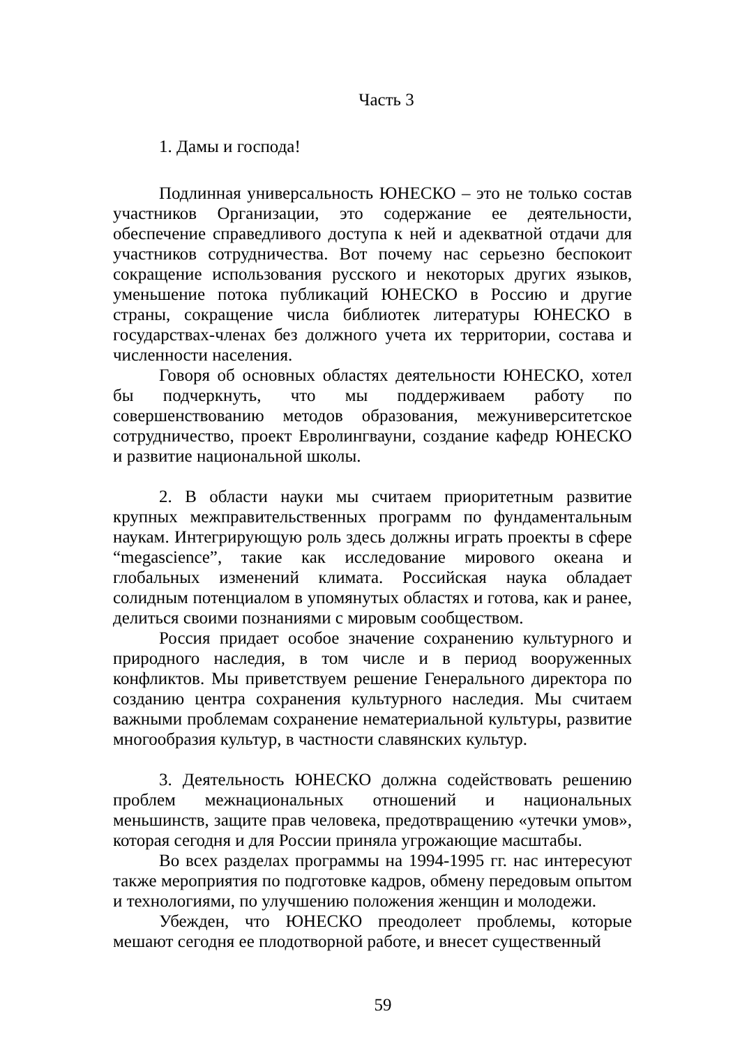Часть 3
1. Дамы и господа!
Подлинная универсальность ЮНЕСКО – это не только состав участников Организации, это содержание ее деятельности, обеспечение справедливого доступа к ней и адекватной отдачи для участников сотрудничества. Вот почему нас серьезно беспокоит сокращение использования русского и некоторых других языков, уменьшение потока публикаций ЮНЕСКО в Россию и другие страны, сокращение числа библиотек литературы ЮНЕСКО в государствах-членах без должного учета их территории, состава и численности населения.
Говоря об основных областях деятельности ЮНЕСКО, хотел бы подчеркнуть, что мы поддерживаем работу по совершенствованию методов образования, межуниверситетское сотрудничество, проект Евролингвауни, создание кафедр ЮНЕСКО и развитие национальной школы.
2. В области науки мы считаем приоритетным развитие крупных межправительственных программ по фундаментальным наукам. Интегрирующую роль здесь должны играть проекты в сфере “megascience”, такие как исследование мирового океана и глобальных изменений климата. Российская наука обладает солидным потенциалом в упомянутых областях и готова, как и ранее, делиться своими познаниями с мировым сообществом.
Россия придает особое значение сохранению культурного и природного наследия, в том числе и в период вооруженных конфликтов. Мы приветствуем решение Генерального директора по созданию центра сохранения культурного наследия. Мы считаем важными проблемам сохранение нематериальной культуры, развитие многообразия культур, в частности славянских культур.
3. Деятельность ЮНЕСКО должна содействовать решению проблем межнациональных отношений и национальных меньшинств, защите прав человека, предотвращению «утечки умов», которая сегодня и для России приняла угрожающие масштабы.
Во всех разделах программы на 1994-1995 гг. нас интересуют также мероприятия по подготовке кадров, обмену передовым опытом и технологиями, по улучшению положения женщин и молодежи.
Убежден, что ЮНЕСКО преодолеет проблемы, которые мешают сегодня ее плодотворной работе, и внесет существенный
59